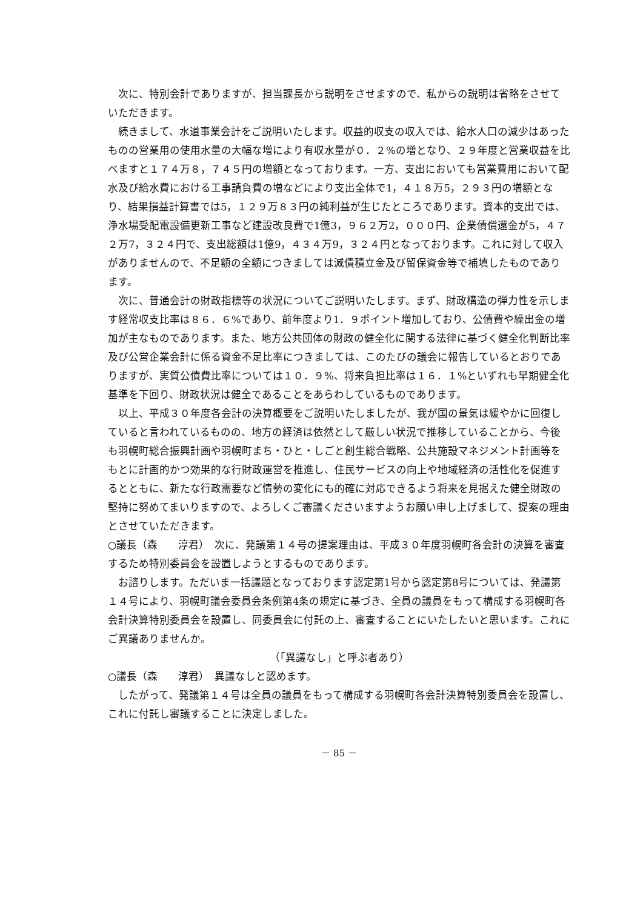次に、特別会計でありますが、担当課長から説明をさせますので、私からの説明は省略をさせていただきます。
続きまして、水道事業会計をご説明いたします。収益的収支の収入では、給水人口の減少はあったものの営業用の使用水量の大幅な増により有収水量が０．２%の増となり、２９年度と営業収益を比べますと１７４万８，７４５円の増額となっております。一方、支出においても営業費用において配水及び給水費における工事請負費の増などにより支出全体で1，４１８万5，２９３円の増額となり、結果損益計算書では5，１２９万８３円の純利益が生じたところであります。資本的支出では、浄水場受配電設備更新工事など建設改良費で1億3，９６２万2，０００円、企業債償還金が5，４７２万7，３２４円で、支出総額は1億9，４３４万9，３２４円となっております。これに対して収入がありませんので、不足額の全額につきましては減債積立金及び留保資金等で補填したものであります。
次に、普通会計の財政指標等の状況についてご説明いたします。まず、財政構造の弾力性を示します経常収支比率は８６．６%であり、前年度より1．９ポイント増加しており、公債費や繰出金の増加が主なものであります。また、地方公共団体の財政の健全化に関する法律に基づく健全化判断比率及び公営企業会計に係る資金不足比率につきましては、このたびの議会に報告しているとおりでありますが、実質公債費比率については１０．９%、将来負担比率は１６．１%といずれも早期健全化基準を下回り、財政状況は健全であることをあらわしているものであります。
以上、平成３０年度各会計の決算概要をご説明いたしましたが、我が国の景気は緩やかに回復していると言われているものの、地方の経済は依然として厳しい状況で推移していることから、今後も羽幌町総合振興計画や羽幌町まち・ひと・しごと創生総合戦略、公共施設マネジメント計画等をもとに計画的かつ効果的な行財政運営を推進し、住民サービスの向上や地域経済の活性化を促進するとともに、新たな行政需要など情勢の変化にも的確に対応できるよう将来を見据えた健全財政の堅持に努めてまいりますので、よろしくご審議くださいますようお願い申し上げまして、提案の理由とさせていただきます。
○議長（森　　淳君）　次に、発議第１４号の提案理由は、平成３０年度羽幌町各会計の決算を審査するため特別委員会を設置しようとするものであります。
お諮りします。ただいま一括議題となっております認定第1号から認定第8号については、発議第１４号により、羽幌町議会委員会条例第4条の規定に基づき、全員の議員をもって構成する羽幌町各会計決算特別委員会を設置し、同委員会に付託の上、審査することにいたしたいと思います。これにご異議ありませんか。
（「異議なし」と呼ぶ者あり）
○議長（森　　淳君）　異議なしと認めます。
したがって、発議第１４号は全員の議員をもって構成する羽幌町各会計決算特別委員会を設置し、これに付託し審議することに決定しました。
－ 85 －